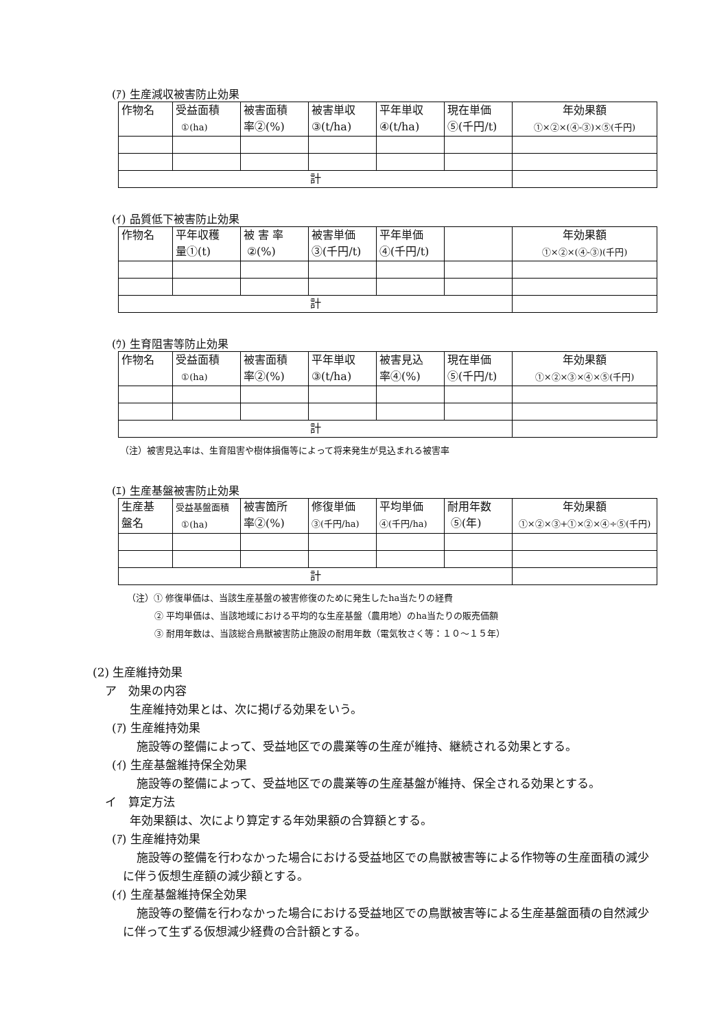(ｱ) 生産減収被害防止効果
| 作物名 | 受益面積 ①(ha) | 被害面積 率②(%) | 被害単収 ③(t/ha) | 平年単収 ④(t/ha) | 現在単価 ⑤(千円/t) | 年効果額 ①×②×(④-③)×⑤(千円) |
| 計 | | | | | | |
(ｲ) 品質低下被害防止効果
| 作物名 | 平年収穫 量①(t) | 被 害 率 ②(%) | 被害単価 ③(千円/t) | 平年単価 ④(千円/t) | | 年効果額 ①×②×(④-③)(千円) |
| 計 | | | | | | |
(ｳ) 生育阻害等防止効果
| 作物名 | 受益面積 ①(ha) | 被害面積 率②(%) | 平年単収 ③(t/ha) | 被害見込 率④(%) | 現在単価 ⑤(千円/t) | 年効果額 ①×②×③×④×⑤(千円) |
| 計 | | | | | | |
（注）被害見込率は、生育阻害や樹体損傷等によって将来発生が見込まれる被害率
(ｴ) 生産基盤被害防止効果
| 生産基 盤名 | 受益基盤面積 ①(ha) | 被害箇所 率②(%) | 修復単価 ③(千円/ha) | 平均単価 ④(千円/ha) | 耐用年数 ⑤(年) | 年効果額 ①×②×③+①×②×④÷⑤(千円) |
| 計 | | | | | | |
（注）① 修復単価は、当該生産基盤の被害修復のために発生したha当たりの経費
② 平均単価は、当該地域における平均的な生産基盤（農用地）のha当たりの販売価額
③ 耐用年数は、当該総合鳥獣被害防止施設の耐用年数（電気牧さく等：１０～１５年）
(2) 生産維持効果
ア　効果の内容
生産維持効果とは、次に掲げる効果をいう。
(ｱ) 生産維持効果
施設等の整備によって、受益地区での農業等の生産が維持、継続される効果とする。
(ｲ) 生産基盤維持保全効果
施設等の整備によって、受益地区での農業等の生産基盤が維持、保全される効果とする。
イ　算定方法
年効果額は、次により算定する年効果額の合算額とする。
(ｱ) 生産維持効果
施設等の整備を行わなかった場合における受益地区での鳥獣被害等による作物等の生産面積の減少に伴う仮想生産額の減少額とする。
(ｲ) 生産基盤維持保全効果
施設等の整備を行わなかった場合における受益地区での鳥獣被害等による生産基盤面積の自然減少に伴って生ずる仮想減少経費の合計額とする。